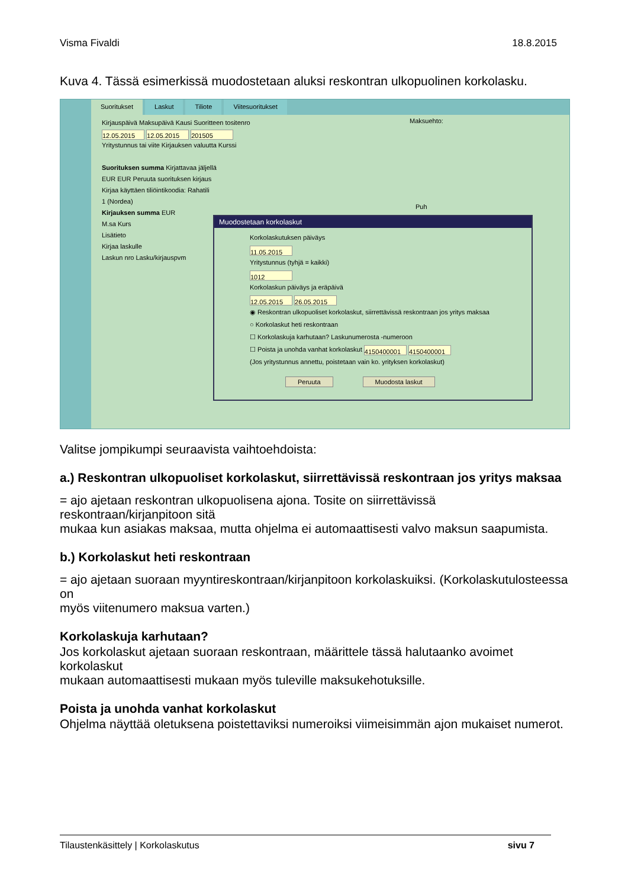Visma Fivaldi 18.8.2015
Kuva 4. Tässä esimerkissä muodostetaan aluksi reskontran ulkopuolinen korkolasku.
Suoritukset Laskut Tiliote Viitesuoritukset
Kirjauspäivä Maksupäivä Kausi Suoritteen tositenro
12.05.2015 12.05.2015 201505
Yritystunnus tai viite Kirjauksen valuutta Kurssi
Suorituksen summa Kirjattavaa jäljellä
EUR EUR Peruuta suorituksen kirjaus
Kirjaa käyttäen tiliöintikoodia: Rahatili
1 (Nordea)
Kirjauksen summa EUR
M.sa Kurs
Lisätieto
Kirjaa laskulle
Laskun nro Lasku/kirjauspvm
Maksuehto:
Puh
Muodostetaan korkolaskut
Korkolaskutuksen päiväys
11.05.2015
Yritystunnus (tyhjä = kaikki)
1012
Korkolaskun päiväys ja eräpäivä
12.05.2015 26.05.2015
◉ Reskontran ulkopuoliset korkolaskut, siirrettävissä reskontraan jos yritys maksaa
○ Korkolaskut heti reskontraan
☐ Korkolaskuja karhutaan? Laskunumerosta -numeroon
☐ Poista ja unohda vanhat korkolaskut 4150400001 4150400001
(Jos yritystunnus annettu, poistetaan vain ko. yrityksen korkolaskut)
Peruuta Muodosta laskut
Valitse jompikumpi seuraavista vaihtoehdoista:
a.) Reskontran ulkopuoliset korkolaskut, siirrettävissä reskontraan jos yritys maksaa
= ajo ajetaan reskontran ulkopuolisena ajona. Tosite on siirrettävissä reskontraan/kirjanpitoon sitä
mukaa kun asiakas maksaa, mutta ohjelma ei automaattisesti valvo maksun saapumista.
b.) Korkolaskut heti reskontraan
= ajo ajetaan suoraan myyntireskontraan/kirjanpitoon korkolaskuiksi. (Korkolaskutulosteessa on
myös viitenumero maksua varten.)
Korkolaskuja karhutaan?
Jos korkolaskut ajetaan suoraan reskontraan, määrittele tässä halutaanko avoimet korkolaskut
mukaan automaattisesti mukaan myös tuleville maksukehotuksille.
Poista ja unohda vanhat korkolaskut
Ohjelma näyttää oletuksena poistettaviksi numeroiksi viimeisimmän ajon mukaiset numerot.
Tilaustenkäsittely | Korkolaskutus sivu 7